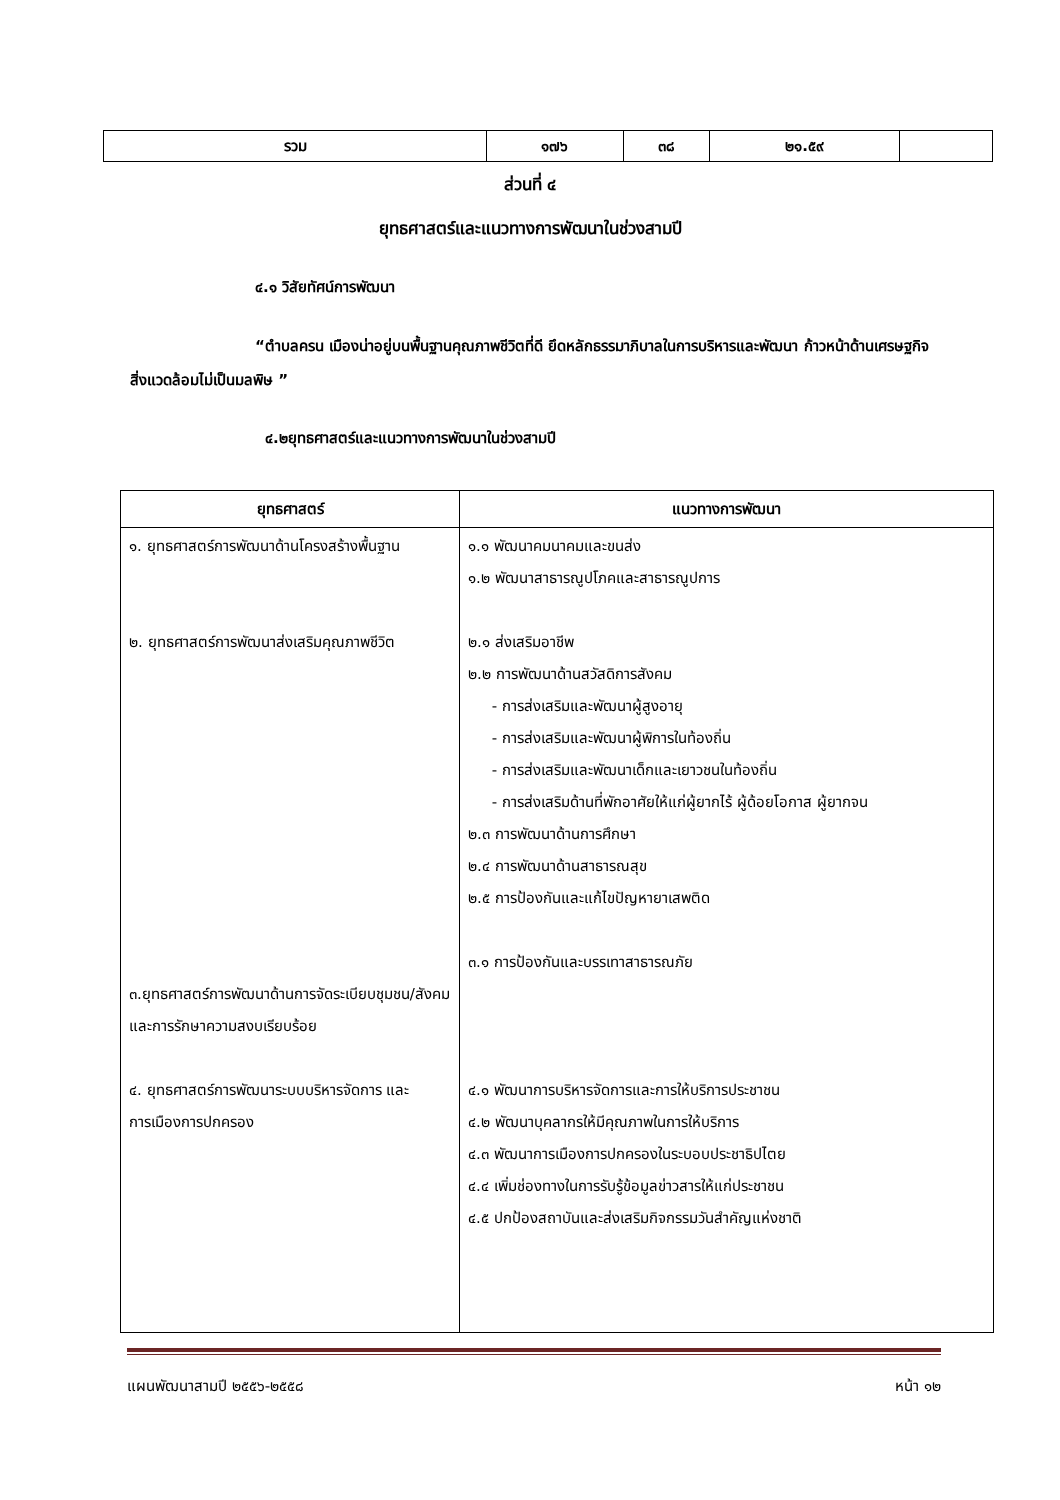| รวม | ๑๗๖ | ๓๘ | ๒๑.๕๙ | |
ส่วนที่ ๔
ยุทธศาสตร์และแนวทางการพัฒนาในช่วงสามปี
๔.๑ วิสัยทัศน์การพัฒนา
“ตำบลครน เมืองน่าอยู่บนพื้นฐานคุณภาพชีวิตที่ดี ยึดหลักธรรมาภิบาลในการบริหารและพัฒนา ก้าวหน้าด้านเศรษฐกิจ สิ่งแวดล้อมไม่เป็นมลพิษ ”
๔.๒ยุทธศาสตร์และแนวทางการพัฒนาในช่วงสามปี
| ยุทธศาสตร์ | แนวทางการพัฒนา |
| --- | --- |
| ๑. ยุทธศาสตร์การพัฒนาด้านโครงสร้างพื้นฐาน ๒. ยุทธศาสตร์การพัฒนาส่งเสริมคุณภาพชีวิต ๓.ยุทธศาสตร์การพัฒนาด้านการจัดระเบียบชุมชน/สังคม และการรักษาความสงบเรียบร้อย ๔. ยุทธศาสตร์การพัฒนาระบบบริหารจัดการ และการเมืองการปกครอง | ๑.๑ พัฒนาคมนาคมและขนส่ง ๑.๒ พัฒนาสาธารณูปโภคและสาธารณูปการ ๒.๑ ส่งเสริมอาชีพ ๒.๒ การพัฒนาด้านสวัสดิการสังคม - การส่งเสริมและพัฒนาผู้สูงอายุ - การส่งเสริมและพัฒนาผู้พิการในท้องถิ่น - การส่งเสริมและพัฒนาเด็กและเยาวชนในท้องถิ่น - การส่งเสริมด้านที่พักอาศัยให้แก่ผู้ยากไร้ ผู้ด้อยโอกาส ผู้ยากจน ๒.๓ การพัฒนาด้านการศึกษา ๒.๔ การพัฒนาด้านสาธารณสุข ๒.๕ การป้องกันและแก้ไขปัญหายาเสพติด ๓.๑ การป้องกันและบรรเทาสาธารณภัย ๔.๑ พัฒนาการบริหารจัดการและการให้บริการประชาชน ๔.๒ พัฒนาบุคลากรให้มีคุณภาพในการให้บริการ ๔.๓ พัฒนาการเมืองการปกครองในระบอบประชาธิปไตย ๔.๔ เพิ่มช่องทางในการรับรู้ข้อมูลข่าวสารให้แก่ประชาชน ๔.๕ ปกป้องสถาบันและส่งเสริมกิจกรรมวันสำคัญแห่งชาติ |
แผนพัฒนาสามปี ๒๕๕๖-๒๕๕๘ หน้า ๑๒